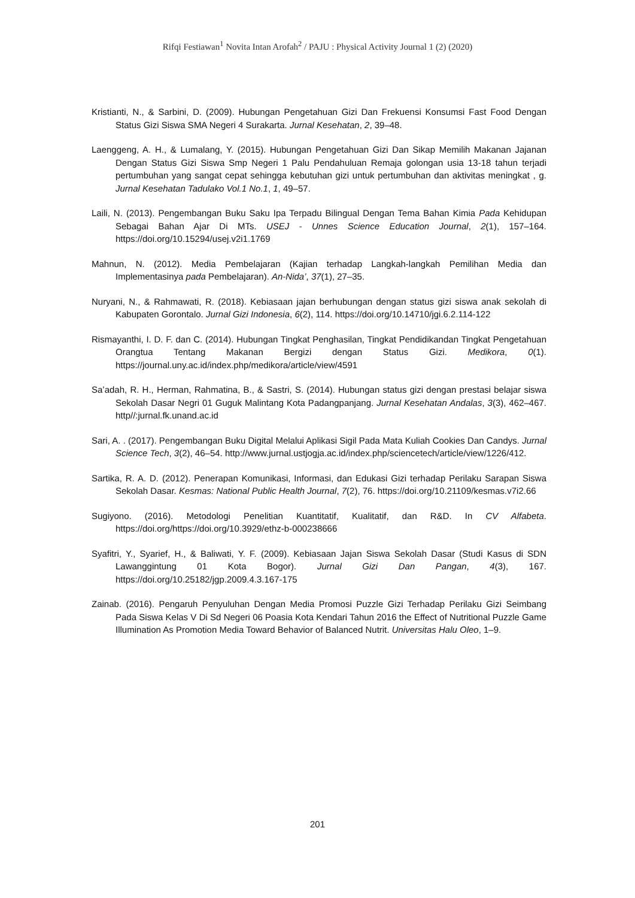Rifqi Festiawan<sup>1</sup> Novita Intan Arofah<sup>2</sup> / PAJU : Physical Activity Journal 1 (2) (2020)
Kristianti, N., & Sarbini, D. (2009). Hubungan Pengetahuan Gizi Dan Frekuensi Konsumsi Fast Food Dengan Status Gizi Siswa SMA Negeri 4 Surakarta. Jurnal Kesehatan, 2, 39–48.
Laenggeng, A. H., & Lumalang, Y. (2015). Hubungan Pengetahuan Gizi Dan Sikap Memilih Makanan Jajanan Dengan Status Gizi Siswa Smp Negeri 1 Palu Pendahuluan Remaja golongan usia 13-18 tahun terjadi pertumbuhan yang sangat cepat sehingga kebutuhan gizi untuk pertumbuhan dan aktivitas meningkat , g. Jurnal Kesehatan Tadulako Vol.1 No.1, 1, 49–57.
Laili, N. (2013). Pengembangan Buku Saku Ipa Terpadu Bilingual Dengan Tema Bahan Kimia Pada Kehidupan Sebagai Bahan Ajar Di MTs. USEJ - Unnes Science Education Journal, 2(1), 157–164. https://doi.org/10.15294/usej.v2i1.1769
Mahnun, N. (2012). Media Pembelajaran (Kajian terhadap Langkah-langkah Pemilihan Media dan Implementasinya pada Pembelajaran). An-Nida’, 37(1), 27–35.
Nuryani, N., & Rahmawati, R. (2018). Kebiasaan jajan berhubungan dengan status gizi siswa anak sekolah di Kabupaten Gorontalo. Jurnal Gizi Indonesia, 6(2), 114. https://doi.org/10.14710/jgi.6.2.114-122
Rismayanthi, I. D. F. dan C. (2014). Hubungan Tingkat Penghasilan, Tingkat Pendidikandan Tingkat Pengetahuan Orangtua Tentang Makanan Bergizi dengan Status Gizi. Medikora, 0(1). https://journal.uny.ac.id/index.php/medikora/article/view/4591
Sa’adah, R. H., Herman, Rahmatina, B., & Sastri, S. (2014). Hubungan status gizi dengan prestasi belajar siswa Sekolah Dasar Negri 01 Guguk Malintang Kota Padangpanjang. Jurnal Kesehatan Andalas, 3(3), 462–467. http//:jurnal.fk.unand.ac.id
Sari, A. . (2017). Pengembangan Buku Digital Melalui Aplikasi Sigil Pada Mata Kuliah Cookies Dan Candys. Jurnal Science Tech, 3(2), 46–54. http://www.jurnal.ustjogja.ac.id/index.php/sciencetech/article/view/1226/412.
Sartika, R. A. D. (2012). Penerapan Komunikasi, Informasi, dan Edukasi Gizi terhadap Perilaku Sarapan Siswa Sekolah Dasar. Kesmas: National Public Health Journal, 7(2), 76. https://doi.org/10.21109/kesmas.v7i2.66
Sugiyono. (2016). Metodologi Penelitian Kuantitatif, Kualitatif, dan R&D. In CV Alfabeta. https://doi.org/https://doi.org/10.3929/ethz-b-000238666
Syafitri, Y., Syarief, H., & Baliwati, Y. F. (2009). Kebiasaan Jajan Siswa Sekolah Dasar (Studi Kasus di SDN Lawanggintung 01 Kota Bogor). Jurnal Gizi Dan Pangan, 4(3), 167. https://doi.org/10.25182/jgp.2009.4.3.167-175
Zainab. (2016). Pengaruh Penyuluhan Dengan Media Promosi Puzzle Gizi Terhadap Perilaku Gizi Seimbang Pada Siswa Kelas V Di Sd Negeri 06 Poasia Kota Kendari Tahun 2016 the Effect of Nutritional Puzzle Game Illumination As Promotion Media Toward Behavior of Balanced Nutrit. Universitas Halu Oleo, 1–9.
201